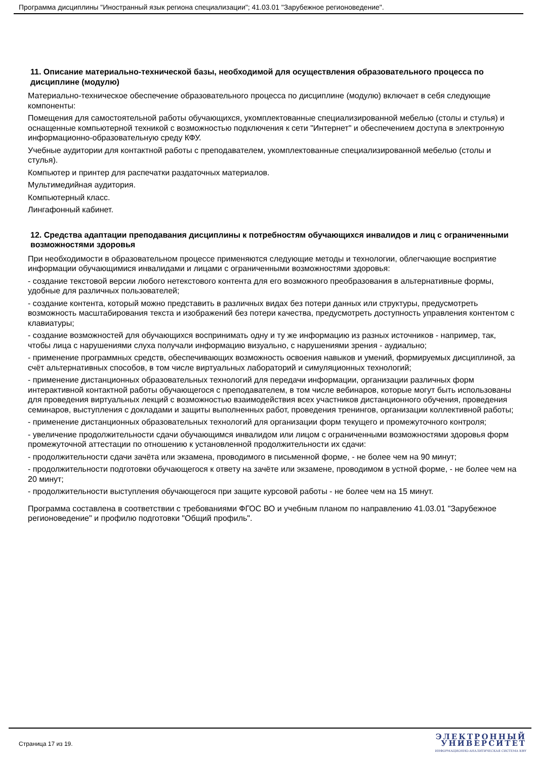Программа дисциплины "Иностранный язык региона специализации"; 41.03.01 "Зарубежное регионоведение".
11. Описание материально-технической базы, необходимой для осуществления образовательного процесса по дисциплине (модулю)
Материально-техническое обеспечение образовательного процесса по дисциплине (модулю) включает в себя следующие компоненты:
Помещения для самостоятельной работы обучающихся, укомплектованные специализированной мебелью (столы и стулья) и оснащенные компьютерной техникой с возможностью подключения к сети "Интернет" и обеспечением доступа в электронную информационно-образовательную среду КФУ.
Учебные аудитории для контактной работы с преподавателем, укомплектованные специализированной мебелью (столы и стулья).
Компьютер и принтер для распечатки раздаточных материалов.
Мультимедийная аудитория.
Компьютерный класс.
Лингафонный кабинет.
12. Средства адаптации преподавания дисциплины к потребностям обучающихся инвалидов и лиц с ограниченными возможностями здоровья
При необходимости в образовательном процессе применяются следующие методы и технологии, облегчающие восприятие информации обучающимися инвалидами и лицами с ограниченными возможностями здоровья:
- создание текстовой версии любого нетекстового контента для его возможного преобразования в альтернативные формы, удобные для различных пользователей;
- создание контента, который можно представить в различных видах без потери данных или структуры, предусмотреть возможность масштабирования текста и изображений без потери качества, предусмотреть доступность управления контентом с клавиатуры;
- создание возможностей для обучающихся воспринимать одну и ту же информацию из разных источников - например, так, чтобы лица с нарушениями слуха получали информацию визуально, с нарушениями зрения - аудиально;
- применение программных средств, обеспечивающих возможность освоения навыков и умений, формируемых дисциплиной, за счёт альтернативных способов, в том числе виртуальных лабораторий и симуляционных технологий;
- применение дистанционных образовательных технологий для передачи информации, организации различных форм интерактивной контактной работы обучающегося с преподавателем, в том числе вебинаров, которые могут быть использованы для проведения виртуальных лекций с возможностью взаимодействия всех участников дистанционного обучения, проведения семинаров, выступления с докладами и защиты выполненных работ, проведения тренингов, организации коллективной работы;
- применение дистанционных образовательных технологий для организации форм текущего и промежуточного контроля;
- увеличение продолжительности сдачи обучающимся инвалидом или лицом с ограниченными возможностями здоровья форм промежуточной аттестации по отношению к установленной продолжительности их сдачи:
- продолжительности сдачи зачёта или экзамена, проводимого в письменной форме, - не более чем на 90 минут;
- продолжительности подготовки обучающегося к ответу на зачёте или экзамене, проводимом в устной форме, - не более чем на 20 минут;
- продолжительности выступления обучающегося при защите курсовой работы - не более чем на 15 минут.
Программа составлена в соответствии с требованиями ФГОС ВО и учебным планом по направлению 41.03.01 "Зарубежное регионоведение" и профилю подготовки "Общий профиль".
Страница 17 из 19.
ЭЛЕКТРОННЫЙ
УНИВЕРСИТЕТ
ИНФОРМАЦИОННО-АНАЛИТИЧЕСКАЯ СИСТЕМА КФУ